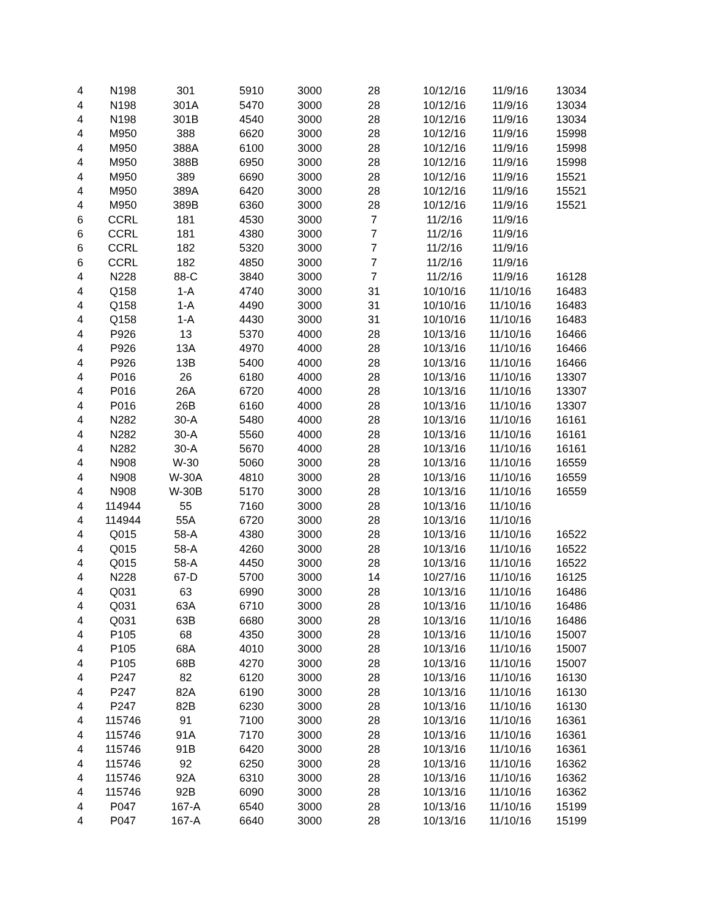| 4 | N198 | 301 | 5910 | 3000 | 28 | 10/12/16 | 11/9/16 | 13034 |
| 4 | N198 | 301A | 5470 | 3000 | 28 | 10/12/16 | 11/9/16 | 13034 |
| 4 | N198 | 301B | 4540 | 3000 | 28 | 10/12/16 | 11/9/16 | 13034 |
| 4 | M950 | 388 | 6620 | 3000 | 28 | 10/12/16 | 11/9/16 | 15998 |
| 4 | M950 | 388A | 6100 | 3000 | 28 | 10/12/16 | 11/9/16 | 15998 |
| 4 | M950 | 388B | 6950 | 3000 | 28 | 10/12/16 | 11/9/16 | 15998 |
| 4 | M950 | 389 | 6690 | 3000 | 28 | 10/12/16 | 11/9/16 | 15521 |
| 4 | M950 | 389A | 6420 | 3000 | 28 | 10/12/16 | 11/9/16 | 15521 |
| 4 | M950 | 389B | 6360 | 3000 | 28 | 10/12/16 | 11/9/16 | 15521 |
| 6 | CCRL | 181 | 4530 | 3000 | 7 | 11/2/16 | 11/9/16 | |
| 6 | CCRL | 181 | 4380 | 3000 | 7 | 11/2/16 | 11/9/16 | |
| 6 | CCRL | 182 | 5320 | 3000 | 7 | 11/2/16 | 11/9/16 | |
| 6 | CCRL | 182 | 4850 | 3000 | 7 | 11/2/16 | 11/9/16 | |
| 4 | N228 | 88-C | 3840 | 3000 | 7 | 11/2/16 | 11/9/16 | 16128 |
| 4 | Q158 | 1-A | 4740 | 3000 | 31 | 10/10/16 | 11/10/16 | 16483 |
| 4 | Q158 | 1-A | 4490 | 3000 | 31 | 10/10/16 | 11/10/16 | 16483 |
| 4 | Q158 | 1-A | 4430 | 3000 | 31 | 10/10/16 | 11/10/16 | 16483 |
| 4 | P926 | 13 | 5370 | 4000 | 28 | 10/13/16 | 11/10/16 | 16466 |
| 4 | P926 | 13A | 4970 | 4000 | 28 | 10/13/16 | 11/10/16 | 16466 |
| 4 | P926 | 13B | 5400 | 4000 | 28 | 10/13/16 | 11/10/16 | 16466 |
| 4 | P016 | 26 | 6180 | 4000 | 28 | 10/13/16 | 11/10/16 | 13307 |
| 4 | P016 | 26A | 6720 | 4000 | 28 | 10/13/16 | 11/10/16 | 13307 |
| 4 | P016 | 26B | 6160 | 4000 | 28 | 10/13/16 | 11/10/16 | 13307 |
| 4 | N282 | 30-A | 5480 | 4000 | 28 | 10/13/16 | 11/10/16 | 16161 |
| 4 | N282 | 30-A | 5560 | 4000 | 28 | 10/13/16 | 11/10/16 | 16161 |
| 4 | N282 | 30-A | 5670 | 4000 | 28 | 10/13/16 | 11/10/16 | 16161 |
| 4 | N908 | W-30 | 5060 | 3000 | 28 | 10/13/16 | 11/10/16 | 16559 |
| 4 | N908 | W-30A | 4810 | 3000 | 28 | 10/13/16 | 11/10/16 | 16559 |
| 4 | N908 | W-30B | 5170 | 3000 | 28 | 10/13/16 | 11/10/16 | 16559 |
| 4 | 114944 | 55 | 7160 | 3000 | 28 | 10/13/16 | 11/10/16 | |
| 4 | 114944 | 55A | 6720 | 3000 | 28 | 10/13/16 | 11/10/16 | |
| 4 | Q015 | 58-A | 4380 | 3000 | 28 | 10/13/16 | 11/10/16 | 16522 |
| 4 | Q015 | 58-A | 4260 | 3000 | 28 | 10/13/16 | 11/10/16 | 16522 |
| 4 | Q015 | 58-A | 4450 | 3000 | 28 | 10/13/16 | 11/10/16 | 16522 |
| 4 | N228 | 67-D | 5700 | 3000 | 14 | 10/27/16 | 11/10/16 | 16125 |
| 4 | Q031 | 63 | 6990 | 3000 | 28 | 10/13/16 | 11/10/16 | 16486 |
| 4 | Q031 | 63A | 6710 | 3000 | 28 | 10/13/16 | 11/10/16 | 16486 |
| 4 | Q031 | 63B | 6680 | 3000 | 28 | 10/13/16 | 11/10/16 | 16486 |
| 4 | P105 | 68 | 4350 | 3000 | 28 | 10/13/16 | 11/10/16 | 15007 |
| 4 | P105 | 68A | 4010 | 3000 | 28 | 10/13/16 | 11/10/16 | 15007 |
| 4 | P105 | 68B | 4270 | 3000 | 28 | 10/13/16 | 11/10/16 | 15007 |
| 4 | P247 | 82 | 6120 | 3000 | 28 | 10/13/16 | 11/10/16 | 16130 |
| 4 | P247 | 82A | 6190 | 3000 | 28 | 10/13/16 | 11/10/16 | 16130 |
| 4 | P247 | 82B | 6230 | 3000 | 28 | 10/13/16 | 11/10/16 | 16130 |
| 4 | 115746 | 91 | 7100 | 3000 | 28 | 10/13/16 | 11/10/16 | 16361 |
| 4 | 115746 | 91A | 7170 | 3000 | 28 | 10/13/16 | 11/10/16 | 16361 |
| 4 | 115746 | 91B | 6420 | 3000 | 28 | 10/13/16 | 11/10/16 | 16361 |
| 4 | 115746 | 92 | 6250 | 3000 | 28 | 10/13/16 | 11/10/16 | 16362 |
| 4 | 115746 | 92A | 6310 | 3000 | 28 | 10/13/16 | 11/10/16 | 16362 |
| 4 | 115746 | 92B | 6090 | 3000 | 28 | 10/13/16 | 11/10/16 | 16362 |
| 4 | P047 | 167-A | 6540 | 3000 | 28 | 10/13/16 | 11/10/16 | 15199 |
| 4 | P047 | 167-A | 6640 | 3000 | 28 | 10/13/16 | 11/10/16 | 15199 |